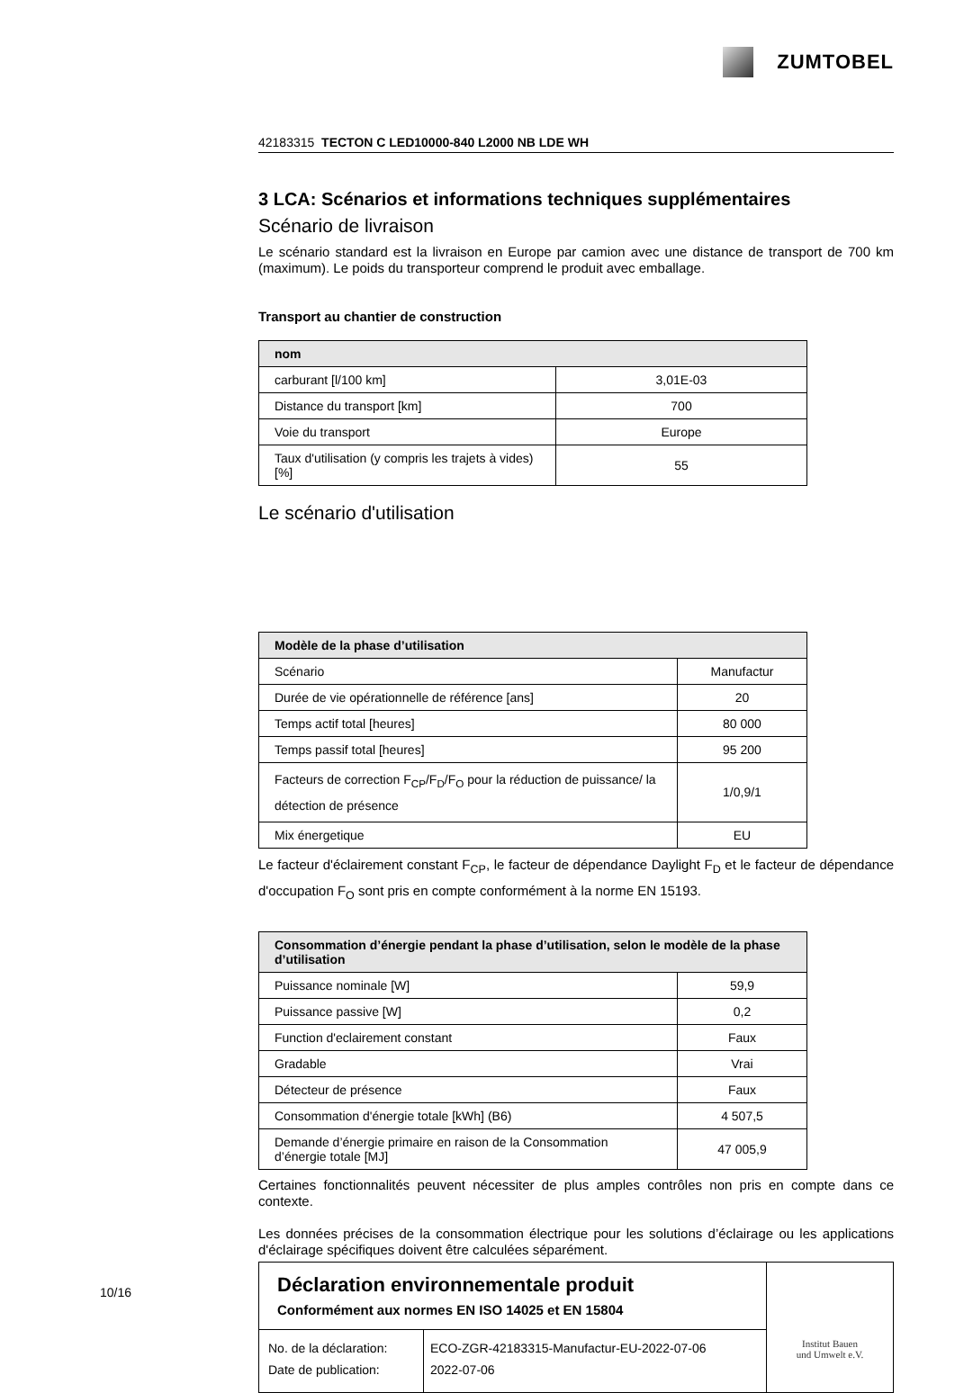ZUMTOBEL
42183315 TECTON C LED10000-840 L2000 NB LDE WH
3 LCA: Scénarios et informations techniques supplémentaires
Scénario de livraison
Le scénario standard est la livraison en Europe par camion avec une distance de transport de 700 km (maximum). Le poids du transporteur comprend le produit avec emballage.
Transport au chantier de construction
| nom | |
| --- | --- |
| carburant [l/100 km] | 3,01E-03 |
| Distance du transport [km] | 700 |
| Voie du transport | Europe |
| Taux d'utilisation (y compris les trajets à vides) [%] | 55 |
Le scénario d'utilisation
| Modèle de la phase d’utilisation | |
| --- | --- |
| Scénario | Manufactur |
| Durée de vie opérationnelle de référence [ans] | 20 |
| Temps actif total [heures] | 80 000 |
| Temps passif total [heures] | 95 200 |
| Facteurs de correction F<sub>CP</sub>/F<sub>D</sub>/F<sub>O</sub> pour la réduction de puissance/ la détection de présence | 1/0,9/1 |
| Mix énergetique | EU |
Le facteur d'éclairement constant F<sub>CP</sub>, le facteur de dépendance Daylight F<sub>D</sub> et le facteur de dépendance d'occupation F<sub>O</sub> sont pris en compte conformément à la norme EN 15193.
| Consommation d’énergie pendant la phase d’utilisation, selon le modèle de la phase d’utilisation | |
| --- | --- |
| Puissance nominale [W] | 59,9 |
| Puissance passive [W] | 0,2 |
| Function d'eclairement constant | Faux |
| Gradable | Vrai |
| Détecteur de présence | Faux |
| Consommation d'énergie totale [kWh] (B6) | 4 507,5 |
| Demande d’énergie primaire en raison de la Consommation d’énergie totale [MJ] | 47 005,9 |
Certaines fonctionnalités peuvent nécessiter de plus amples contrôles non pris en compte dans ce contexte.
Les données précises de la consommation électrique pour les solutions d’éclairage ou les applications d'éclairage spécifiques doivent être calculées séparément.
Déclaration environnementale produit
Conformément aux normes EN ISO 14025 et EN 15804
No. de la déclaration:
Date de publication:
ECO-ZGR-42183315-Manufactur-EU-2022-07-06
2022-07-06
Institut Bauen
und Umwelt e.V.
10/16